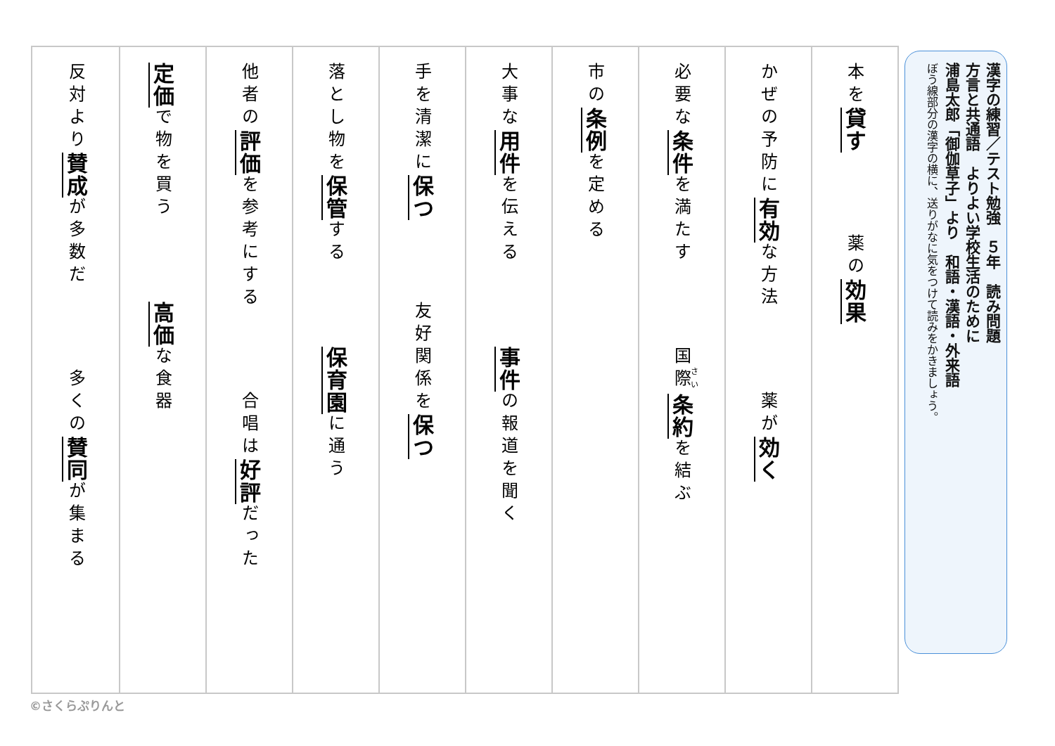漢字の練習／テスト勉強　５年　読み問題
方言と共通語　よりよい学校生活のために
浦島太郎「御伽草子」より　和語・漢語・外来語
ぼう線部分の漢字の横に、送りがなに気をつけて読みをかきましょう。
本を貸す 薬の効果
かぜの予防に有効な方法 薬が効く
必要な条件を満たす 国際条約を結ぶ
市の条例を定める
大事な用件を伝える 事件の報道を聞く
手を清潔に保つ 友好関係を保つ
落とし物を保管する 保育園に通う
他者の評価を参考にする 合唱は好評だった
定価で物を買う 高価な食器
反対より賛成が多数だ 多くの賛同が集まる
©さくらぷりんと